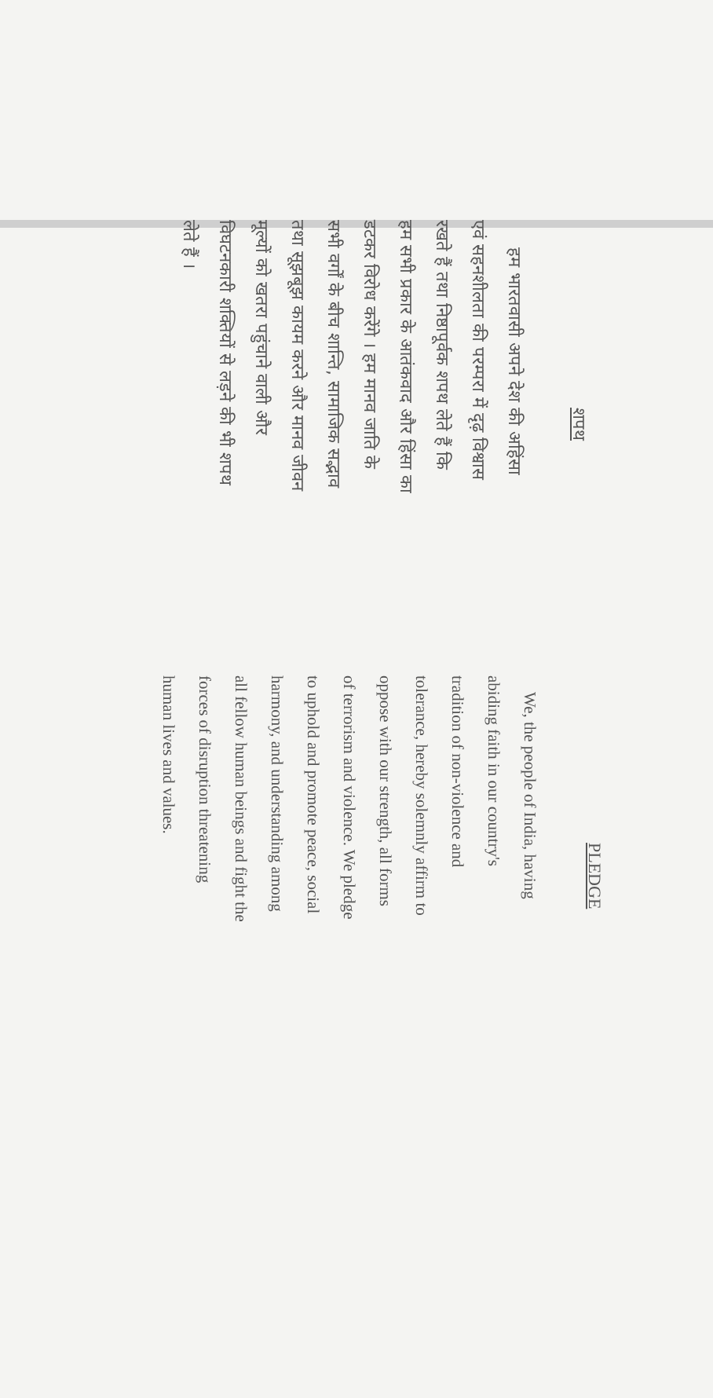शपथ
हम भारतवासी अपने देश की अहिंसा
एवं सहनशीलता की परम्परा में दृढ़ विश्वास
रखते हैं तथा निष्ठापूर्वक शपथ लेते हैं कि
हम सभी प्रकार के आतंकवाद और हिंसा का
डटकर विरोध करेंगे । हम मानव जाति के
सभी वर्गों के बीच शान्ति, सामाजिक सद्भाव
तथा सूझबूझ कायम करने और मानव जीवन
मूल्यों को खतरा पहुंचाने वाली और
विघटनकारी शक्तियों से लड़ने की भी शपथ
लेते हैं ।
PLEDGE
We, the people of India, having
abiding faith in our country's
tradition of non-violence and
tolerance, hereby solemnly affirm to
oppose with our strength, all forms
of terrorism and violence. We pledge
to uphold and promote peace, social
harmony, and understanding among
all fellow human beings and fight the
forces of disruption threatening
human lives and values.